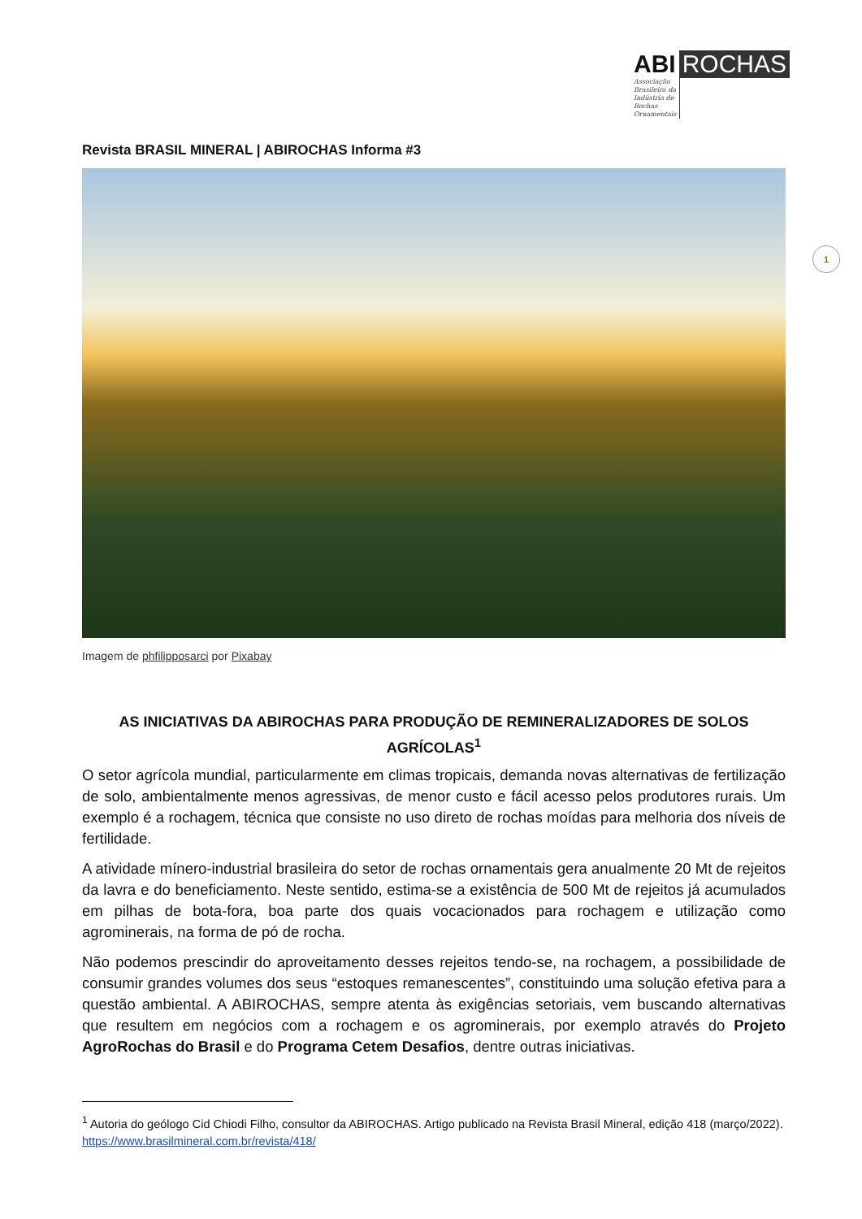ABI ROCHAS
Associação Brasileira da Indústria de Rochas Ornamentais
1
Revista BRASIL MINERAL | ABIROCHAS Informa #3
Imagem de phfilipposarci por Pixabay
AS INICIATIVAS DA ABIROCHAS PARA PRODUÇÃO DE REMINERALIZADORES DE SOLOS AGRÍCOLAS<sup>1</sup>
O setor agrícola mundial, particularmente em climas tropicais, demanda novas alternativas de fertilização de solo, ambientalmente menos agressivas, de menor custo e fácil acesso pelos produtores rurais. Um exemplo é a rochagem, técnica que consiste no uso direto de rochas moídas para melhoria dos níveis de fertilidade.
A atividade mínero-industrial brasileira do setor de rochas ornamentais gera anualmente 20 Mt de rejeitos da lavra e do beneficiamento. Neste sentido, estima-se a existência de 500 Mt de rejeitos já acumulados em pilhas de bota-fora, boa parte dos quais vocacionados para rochagem e utilização como agrominerais, na forma de pó de rocha.
Não podemos prescindir do aproveitamento desses rejeitos tendo-se, na rochagem, a possibilidade de consumir grandes volumes dos seus “estoques remanescentes”, constituindo uma solução efetiva para a questão ambiental. A ABIROCHAS, sempre atenta às exigências setoriais, vem buscando alternativas que resultem em negócios com a rochagem e os agrominerais, por exemplo através do Projeto AgroRochas do Brasil e do Programa Cetem Desafios, dentre outras iniciativas.
<sup>1</sup> Autoria do geólogo Cid Chiodi Filho, consultor da ABIROCHAS. Artigo publicado na Revista Brasil Mineral, edição 418 (março/2022). https://www.brasilmineral.com.br/revista/418/